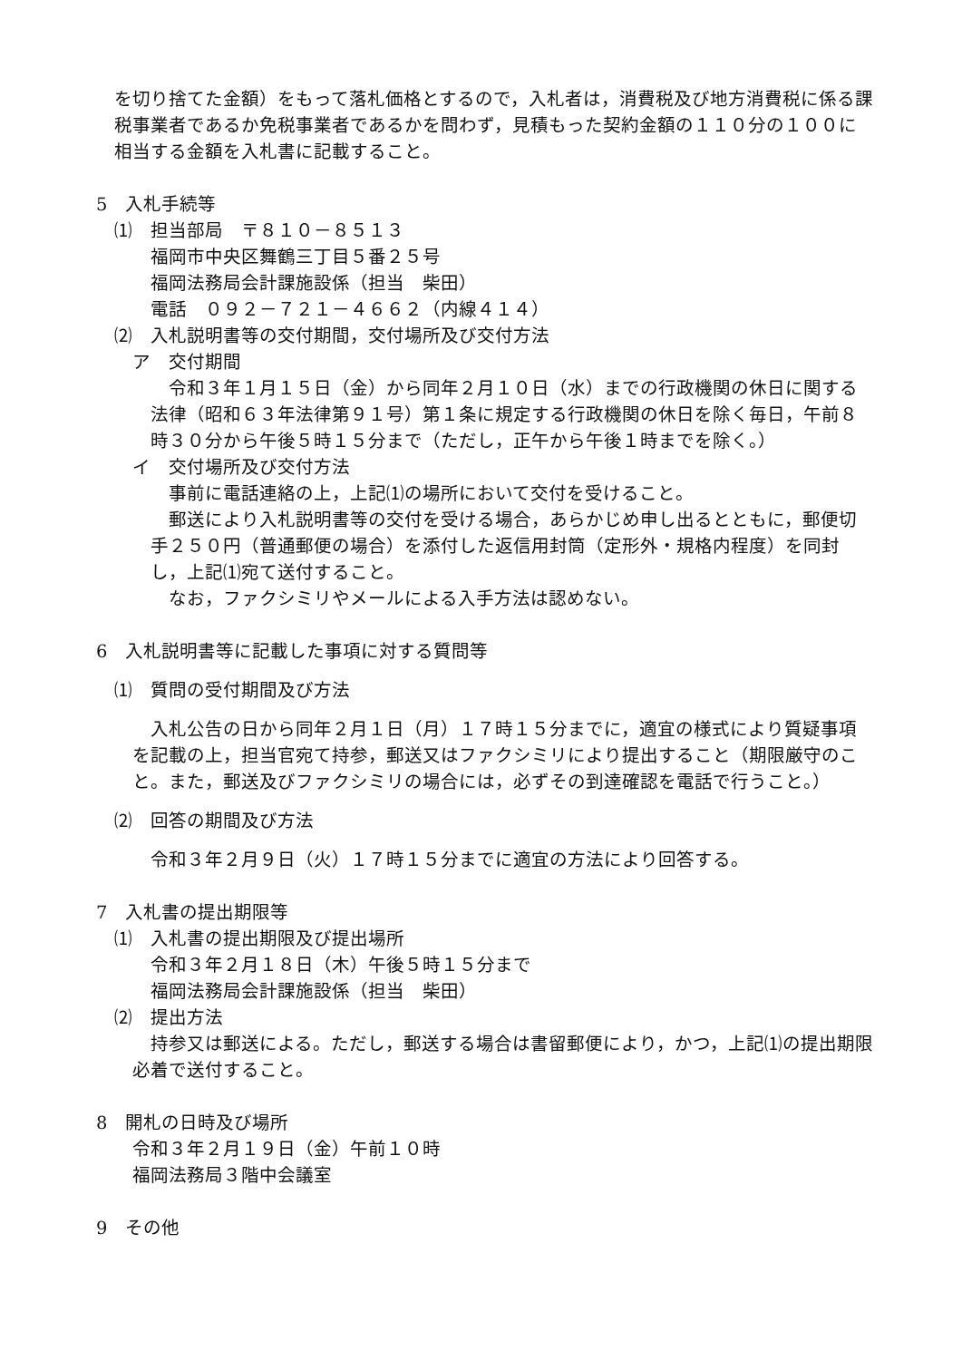を切り捨てた金額）をもって落札価格とするので，入札者は，消費税及び地方消費税に係る課税事業者であるか免税事業者であるかを問わず，見積もった契約金額の１１０分の１００に相当する金額を入札書に記載すること。
5　入札手続等
⑴　担当部局　〒８１０－８５１３
福岡市中央区舞鶴三丁目５番２５号
福岡法務局会計課施設係（担当　柴田）
電話　０９２－７２１－４６６２（内線４１４）
⑵　入札説明書等の交付期間，交付場所及び交付方法
ア　交付期間
　令和３年１月１５日（金）から同年２月１０日（水）までの行政機関の休日に関する法律（昭和６３年法律第９１号）第１条に規定する行政機関の休日を除く毎日，午前８時３０分から午後５時１５分まで（ただし，正午から午後１時までを除く。）
イ　交付場所及び交付方法
　事前に電話連絡の上，上記⑴の場所において交付を受けること。
　郵送により入札説明書等の交付を受ける場合，あらかじめ申し出るとともに，郵便切手２５０円（普通郵便の場合）を添付した返信用封筒（定形外・規格内程度）を同封し，上記⑴宛て送付すること。
　なお，ファクシミリやメールによる入手方法は認めない。
6　入札説明書等に記載した事項に対する質問等
⑴　質問の受付期間及び方法
　入札公告の日から同年２月１日（月）１７時１５分までに，適宜の様式により質疑事項を記載の上，担当官宛て持参，郵送又はファクシミリにより提出すること（期限厳守のこと。また，郵送及びファクシミリの場合には，必ずその到達確認を電話で行うこと。）
⑵　回答の期間及び方法
令和３年２月９日（火）１７時１５分までに適宜の方法により回答する。
7　入札書の提出期限等
⑴　入札書の提出期限及び提出場所
令和３年２月１８日（木）午後５時１５分まで
福岡法務局会計課施設係（担当　柴田）
⑵　提出方法
　持参又は郵送による。ただし，郵送する場合は書留郵便により，かつ，上記⑴の提出期限必着で送付すること。
8　開札の日時及び場所
令和３年２月１９日（金）午前１０時
福岡法務局３階中会議室
9　その他